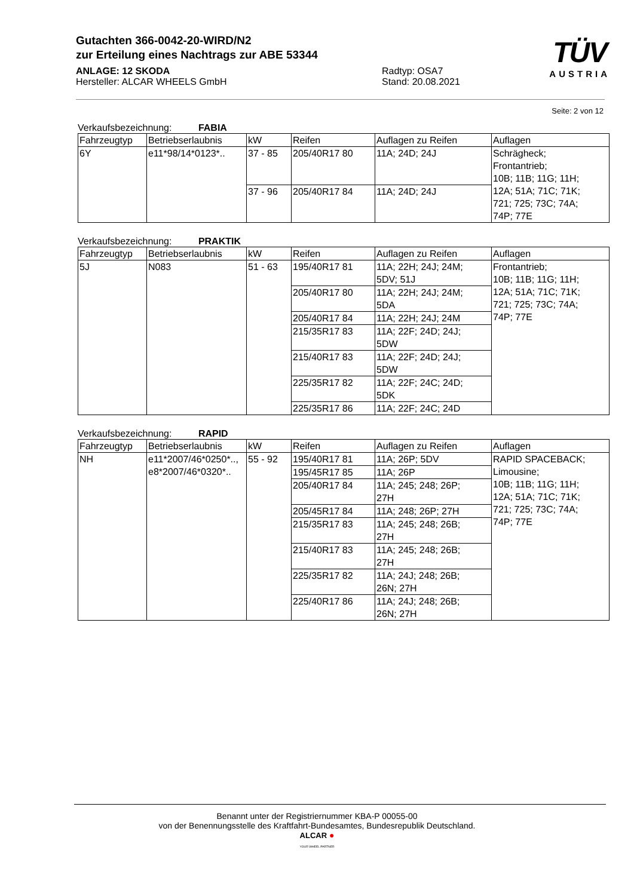Gutachten 366-0042-20-WIRD/N2
zur Erteilung eines Nachtrags zur ABE 53344
ANLAGE: 12 SKODA
Hersteller: ALCAR WHEELS GmbH
Radtyp: OSA7
Stand: 20.08.2021
TÜV
AUSTRIA
Seite: 2 von 12
Verkaufsbezeichnung: FABIA
| Fahrzeugtyp | Betriebserlaubnis | kW | Reifen | Auflagen zu Reifen | Auflagen |
| --- | --- | --- | --- | --- | --- |
| 6Y | e11*98/14*0123*.. | 37 - 85 | 205/40R17 80 | 11A; 24D; 24J | Schrägheck; Frontantrieb; 10B; 11B; 11G; 11H; 12A; 51A; 71C; 71K; 721; 725; 73C; 74A; 74P; 77E |
| | | 37 - 96 | 205/40R17 84 | 11A; 24D; 24J | |
Verkaufsbezeichnung: PRAKTIK
| Fahrzeugtyp | Betriebserlaubnis | kW | Reifen | Auflagen zu Reifen | Auflagen |
| --- | --- | --- | --- | --- | --- |
| 5J | N083 | 51 - 63 | 195/40R17 81 | 11A; 22H; 24J; 24M; 5DV; 51J | Frontantrieb; 10B; 11B; 11G; 11H; 12A; 51A; 71C; 71K; 721; 725; 73C; 74A; 74P; 77E |
| | | | 205/40R17 80 | 11A; 22H; 24J; 24M; 5DA | |
| | | | 205/40R17 84 | 11A; 22H; 24J; 24M | |
| | | | 215/35R17 83 | 11A; 22F; 24D; 24J; 5DW | |
| | | | 215/40R17 83 | 11A; 22F; 24D; 24J; 5DW | |
| | | | 225/35R17 82 | 11A; 22F; 24C; 24D; 5DK | |
| | | | 225/35R17 86 | 11A; 22F; 24C; 24D | |
Verkaufsbezeichnung: RAPID
| Fahrzeugtyp | Betriebserlaubnis | kW | Reifen | Auflagen zu Reifen | Auflagen |
| --- | --- | --- | --- | --- | --- |
| NH | e11*2007/46*0250*.., e8*2007/46*0320*.. | 55 - 92 | 195/40R17 81 | 11A; 26P; 5DV | RAPID SPACEBACK; Limousine; 10B; 11B; 11G; 11H; 12A; 51A; 71C; 71K; 721; 725; 73C; 74A; 74P; 77E |
| | | | 195/45R17 85 | 11A; 26P | |
| | | | 205/40R17 84 | 11A; 245; 248; 26P; 27H | |
| | | | 205/45R17 84 | 11A; 248; 26P; 27H | |
| | | | 215/35R17 83 | 11A; 245; 248; 26B; 27H | |
| | | | 215/40R17 83 | 11A; 245; 248; 26B; 27H | |
| | | | 225/35R17 82 | 11A; 24J; 248; 26B; 26N; 27H | |
| | | | 225/40R17 86 | 11A; 24J; 248; 26B; 26N; 27H | |
Benannt unter der Registriernummer KBA-P 00055-00
von der Benennungsstelle des Kraftfahrt-Bundesamtes, Bundesrepublik Deutschland.
ALCAR ●
YOUR WHEEL PARTNER